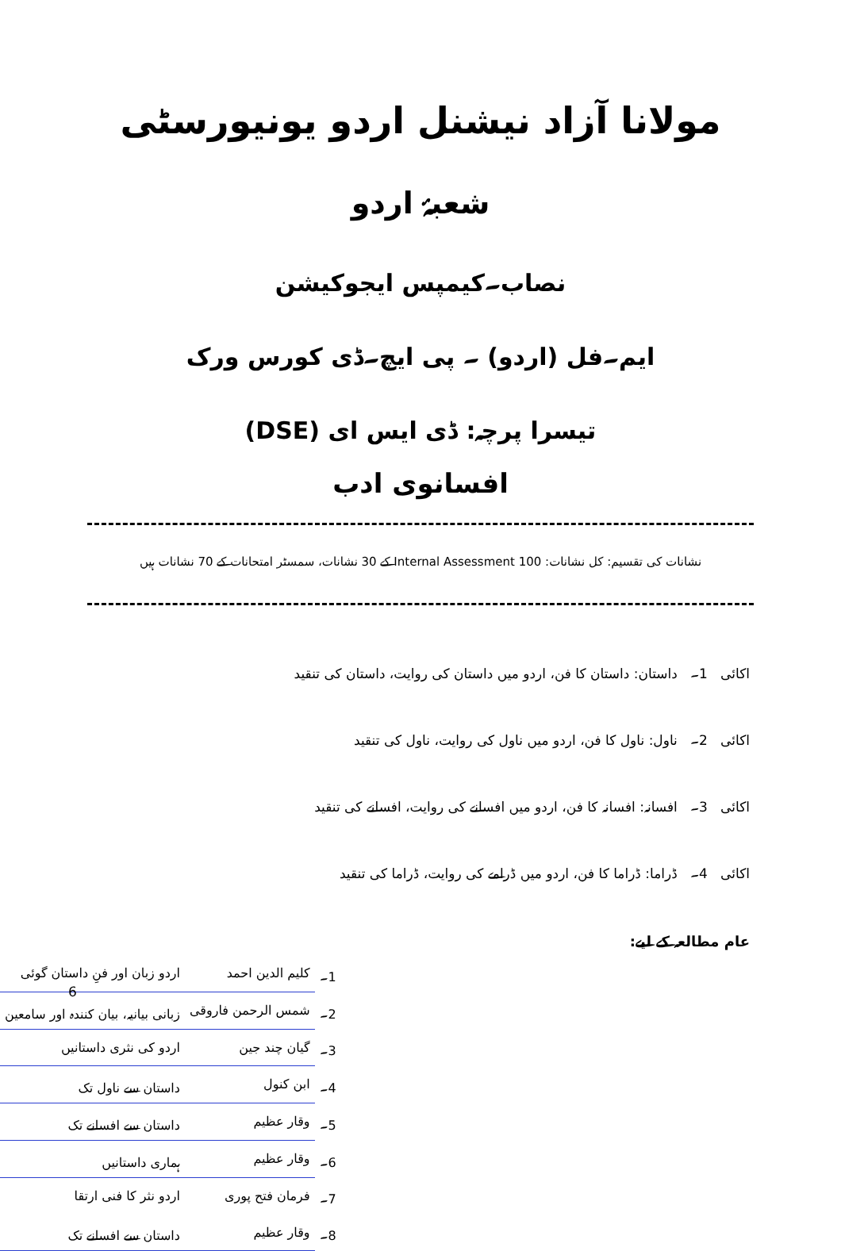مولانا آزاد نیشنل اردو یونیورسٹی
شعبۂ اردو
نصاب۔کیمپس ایجوکیشن
ایم۔فل (اردو) ۔ پی ایچ۔ڈی کورس ورک
تیسرا پرچہ: ڈی ایس ای (DSE)
افسانوی ادب
نشانات کی تقسیم: کل نشانات: 100 Internal Assessment کے 30 نشانات، سمسٹر امتحانات کے 70 نشانات ہیں
اکائی 1۔ داستان: داستان کا فن، اردو میں داستان کی روایت، داستان کی تنقید
اکائی 2۔ ناول: ناول کا فن، اردو میں ناول کی روایت، ناول کی تنقید
اکائی 3۔ افسانہ: افسانہ کا فن، اردو میں افسانے کی روایت، افسانے کی تنقید
اکائی 4۔ ڈراما: ڈراما کا فن، اردو میں ڈرامے کی روایت، ڈراما کی تنقید
عام مطالعہ کے لیے:
| 1۔ | کلیم الدین احمد | اردو زبان اور فنِ داستان گوئی |
| 2۔ | شمس الرحمن فاروقی | زبانی بیانیہ، بیان کنندہ اور سامعین |
| 3۔ | گیان چند جین | اردو کی نثری داستانیں |
| 4۔ | ابن کنول | داستان سے ناول تک |
| 5۔ | وقار عظیم | داستان سے افسانے تک |
| 6۔ | وقار عظیم | ہماری داستانیں |
| 7۔ | فرمان فتح پوری | اردو نثر کا فنی ارتقا |
| 8۔ | وقار عظیم | داستان سے افسانے تک |
6